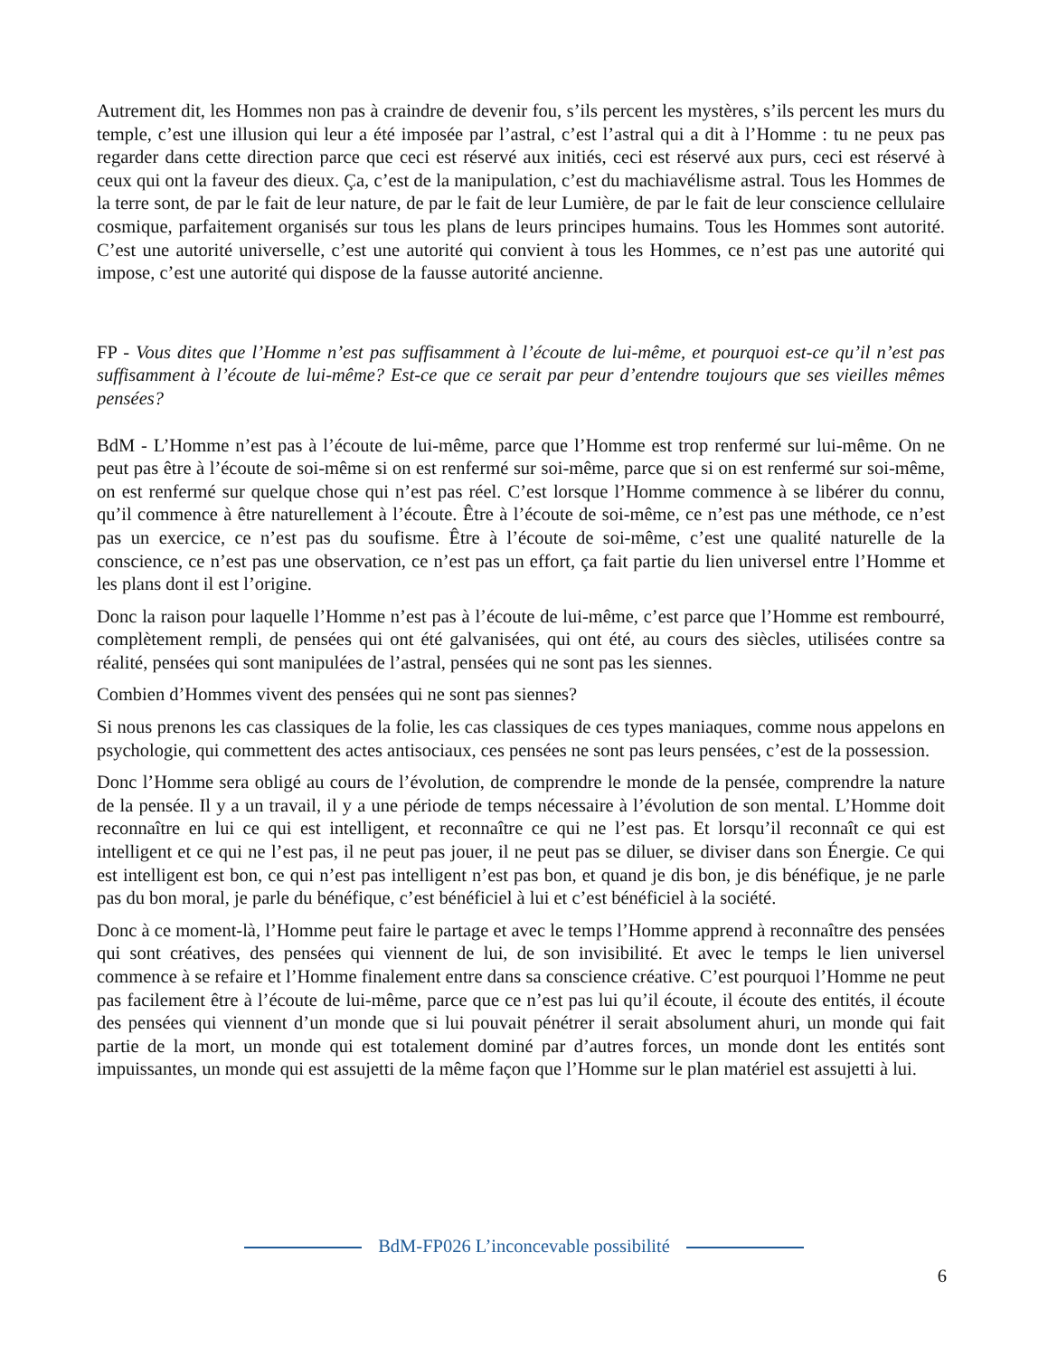Autrement dit, les Hommes non pas à craindre de devenir fou, s’ils percent les mystères, s’ils percent les murs du temple, c’est une illusion qui leur a été imposée par l’astral, c’est l’astral qui a dit à l’Homme : tu ne peux pas regarder dans cette direction parce que ceci est réservé aux initiés, ceci est réservé aux purs, ceci est réservé à ceux qui ont la faveur des dieux. Ça, c’est de la manipulation, c’est du machiavélisme astral. Tous les Hommes de la terre sont, de par le fait de leur nature, de par le fait de leur Lumière, de par le fait de leur conscience cellulaire cosmique, parfaitement organisés sur tous les plans de leurs principes humains. Tous les Hommes sont autorité. C’est une autorité universelle, c’est une autorité qui convient à tous les Hommes, ce n’est pas une autorité qui impose, c’est une autorité qui dispose de la fausse autorité ancienne.
FP - Vous dites que l’Homme n’est pas suffisamment à l’écoute de lui-même, et pourquoi est-ce qu’il n’est pas suffisamment à l’écoute de lui-même? Est-ce que ce serait par peur d’entendre toujours que ses vieilles mêmes pensées?
BdM - L’Homme n’est pas à l’écoute de lui-même, parce que l’Homme est trop renfermé sur lui-même. On ne peut pas être à l’écoute de soi-même si on est renfermé sur soi-même, parce que si on est renfermé sur soi-même, on est renfermé sur quelque chose qui n’est pas réel. C’est lorsque l’Homme commence à se libérer du connu, qu’il commence à être naturellement à l’écoute. Être à l’écoute de soi-même, ce n’est pas une méthode, ce n’est pas un exercice, ce n’est pas du soufisme. Être à l’écoute de soi-même, c’est une qualité naturelle de la conscience, ce n’est pas une observation, ce n’est pas un effort, ça fait partie du lien universel entre l’Homme et les plans dont il est l’origine.
Donc la raison pour laquelle l’Homme n’est pas à l’écoute de lui-même, c’est parce que l’Homme est rembourré, complètement rempli, de pensées qui ont été galvanisées, qui ont été, au cours des siècles, utilisées contre sa réalité, pensées qui sont manipulées de l’astral, pensées qui ne sont pas les siennes.
Combien d’Hommes vivent des pensées qui ne sont pas siennes?
Si nous prenons les cas classiques de la folie, les cas classiques de ces types maniaques, comme nous appelons en psychologie, qui commettent des actes antisociaux, ces pensées ne sont pas leurs pensées, c’est de la possession.
Donc l’Homme sera obligé au cours de l’évolution, de comprendre le monde de la pensée, comprendre la nature de la pensée. Il y a un travail, il y a une période de temps nécessaire à l’évolution de son mental. L’Homme doit reconnaître en lui ce qui est intelligent, et reconnaître ce qui ne l’est pas. Et lorsqu’il reconnaît ce qui est intelligent et ce qui ne l’est pas, il ne peut pas jouer, il ne peut pas se diluer, se diviser dans son Énergie. Ce qui est intelligent est bon, ce qui n’est pas intelligent n’est pas bon, et quand je dis bon, je dis bénéfique, je ne parle pas du bon moral, je parle du bénéfique, c’est bénéficiel à lui et c’est bénéficiel à la société.
Donc à ce moment-là, l’Homme peut faire le partage et avec le temps l’Homme apprend à reconnaître des pensées qui sont créatives, des pensées qui viennent de lui, de son invisibilité. Et avec le temps le lien universel commence à se refaire et l’Homme finalement entre dans sa conscience créative. C’est pourquoi l’Homme ne peut pas facilement être à l’écoute de lui-même, parce que ce n’est pas lui qu’il écoute, il écoute des entités, il écoute des pensées qui viennent d’un monde que si lui pouvait pénétrer il serait absolument ahuri, un monde qui fait partie de la mort, un monde qui est totalement dominé par d’autres forces, un monde dont les entités sont impuissantes, un monde qui est assujetti de la même façon que l’Homme sur le plan matériel est assujetti à lui.
BdM-FP026 L’inconcevable possibilité
6